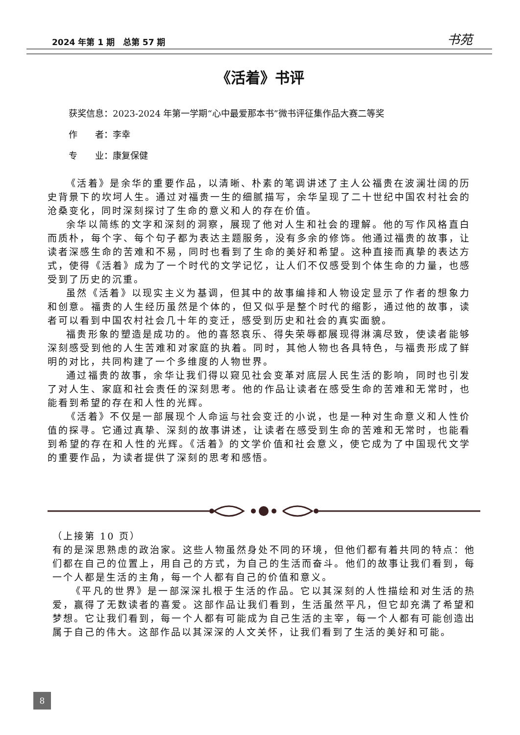2024 年第 1 期　总第 57 期 书苑
《活着》书评
获奖信息：2023-2024 年第一学期“心中最爱那本书”微书评征集作品大赛二等奖
作　　者：李幸
专　　业：康复保健
《活着》是余华的重要作品，以清晰、朴素的笔调讲述了主人公福贵在波澜壮阔的历史背景下的坎坷人生。通过对福贵一生的细腻描写，余华呈现了二十世纪中国农村社会的沧桑变化，同时深刻探讨了生命的意义和人的存在价值。
余华以简练的文字和深刻的洞察，展现了他对人生和社会的理解。他的写作风格直白而质朴，每个字、每个句子都为表达主题服务，没有多余的修饰。他通过福贵的故事，让读者深感生命的苦难和不易，同时也看到了生命的美好和希望。这种直接而真挚的表达方式，使得《活着》成为了一个时代的文学记忆，让人们不仅感受到个体生命的力量，也感受到了历史的沉重。
虽然《活着》以现实主义为基调，但其中的故事编排和人物设定显示了作者的想象力和创意。福贵的人生经历虽然是个体的，但又似乎是整个时代的缩影，通过他的故事，读者可以看到中国农村社会几十年的变迁，感受到历史和社会的真实面貌。
福贵形象的塑造是成功的。他的喜怒哀乐、得失荣辱都展现得淋漓尽致，使读者能够深刻感受到他的人生苦难和对家庭的执着。同时，其他人物也各具特色，与福贵形成了鲜明的对比，共同构建了一个多维度的人物世界。
通过福贵的故事，余华让我们得以窥见社会变革对底层人民生活的影响，同时也引发了对人生、家庭和社会责任的深刻思考。他的作品让读者在感受生命的苦难和无常时，也能看到希望的存在和人性的光辉。
《活着》不仅是一部展现个人命运与社会变迁的小说，也是一种对生命意义和人性价值的探寻。它通过真挚、深刻的故事讲述，让读者在感受到生命的苦难和无常时，也能看到希望的存在和人性的光辉。《活着》的文学价值和社会意义，使它成为了中国现代文学的重要作品，为读者提供了深刻的思考和感悟。
（上接第 10 页）
有的是深思熟虑的政治家。这些人物虽然身处不同的环境，但他们都有着共同的特点：他们都在自己的位置上，用自己的方式，为自己的生活而奋斗。他们的故事让我们看到，每一个人都是生活的主角，每一个人都有自己的价值和意义。
《平凡的世界》是一部深深扎根于生活的作品。它以其深刻的人性描绘和对生活的热爱，赢得了无数读者的喜爱。这部作品让我们看到，生活虽然平凡，但它却充满了希望和梦想。它让我们看到，每一个人都有可能成为自己生活的主宰，每一个人都有可能创造出属于自己的伟大。这部作品以其深深的人文关怀，让我们看到了生活的美好和可能。
8